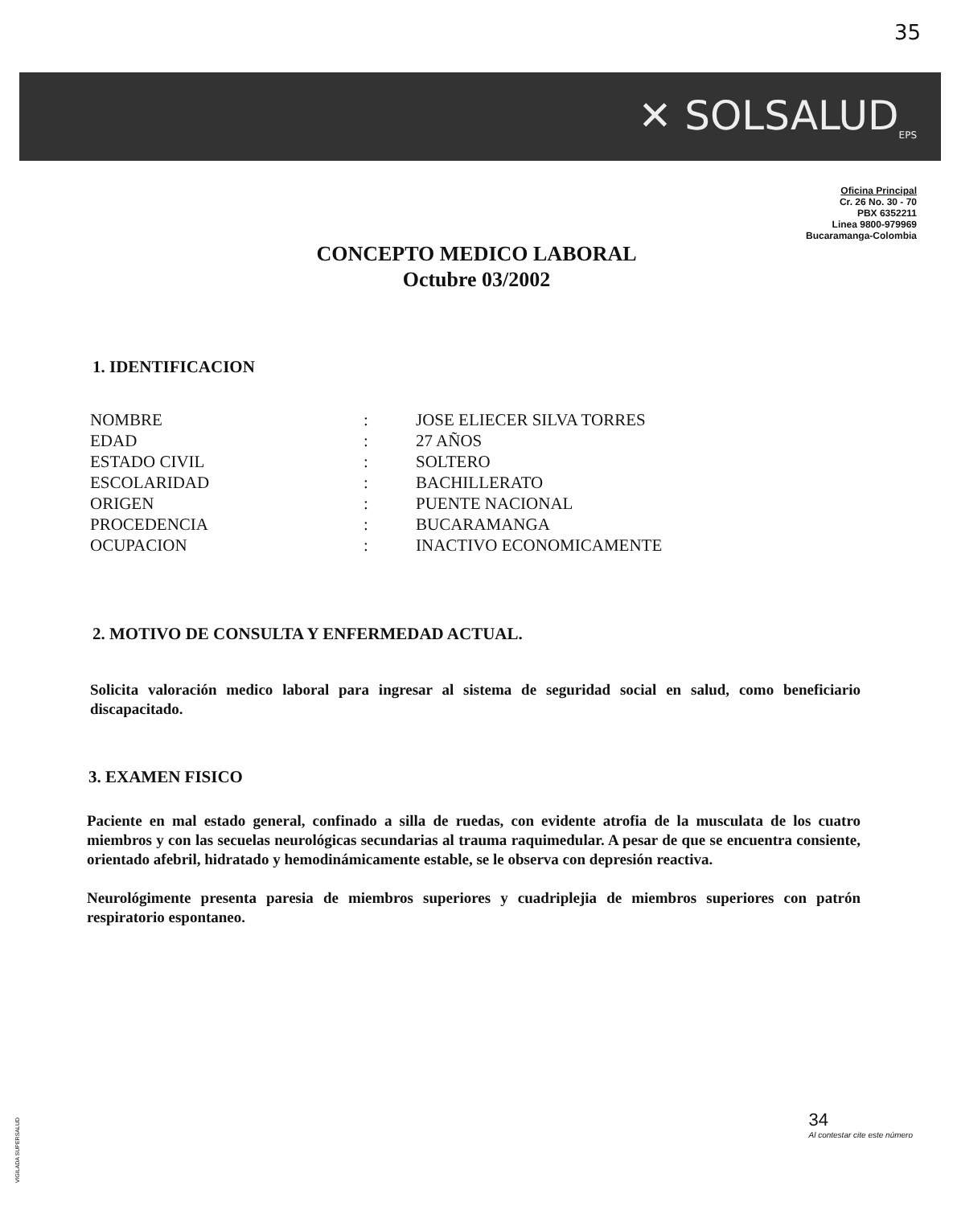35
✕ SOLSALUD<sub>EPS</sub>
Oficina Principal
Cr. 26 No. 30 - 70
PBX 6352211
Linea 9800-979969
Bucaramanga-Colombia
CONCEPTO MEDICO LABORAL
Octubre 03/2002
1. IDENTIFICACION
| NOMBRE | : | JOSE ELIECER SILVA TORRES |
| EDAD | : | 27 AÑOS |
| ESTADO CIVIL | : | SOLTERO |
| ESCOLARIDAD | : | BACHILLERATO |
| ORIGEN | : | PUENTE NACIONAL |
| PROCEDENCIA | : | BUCARAMANGA |
| OCUPACION | : | INACTIVO ECONOMICAMENTE |
2. MOTIVO DE CONSULTA Y ENFERMEDAD ACTUAL.
Solicita valoración medico laboral para ingresar al sistema de seguridad social en salud, como beneficiario discapacitado.
3. EXAMEN FISICO
Paciente en mal estado general, confinado a silla de ruedas, con evidente atrofia de la musculata de los cuatro miembros y con las secuelas neurológicas secundarias al trauma raquimedular. A pesar de que se encuentra consiente, orientado afebril, hidratado y hemodinámicamente estable, se le observa con depresión reactiva.
Neurológimente presenta paresia de miembros superiores y cuadriplejia de miembros superiores con patrón respiratorio espontaneo.
34
Al contestar cite este número
VIGILADA SUPERSALUD